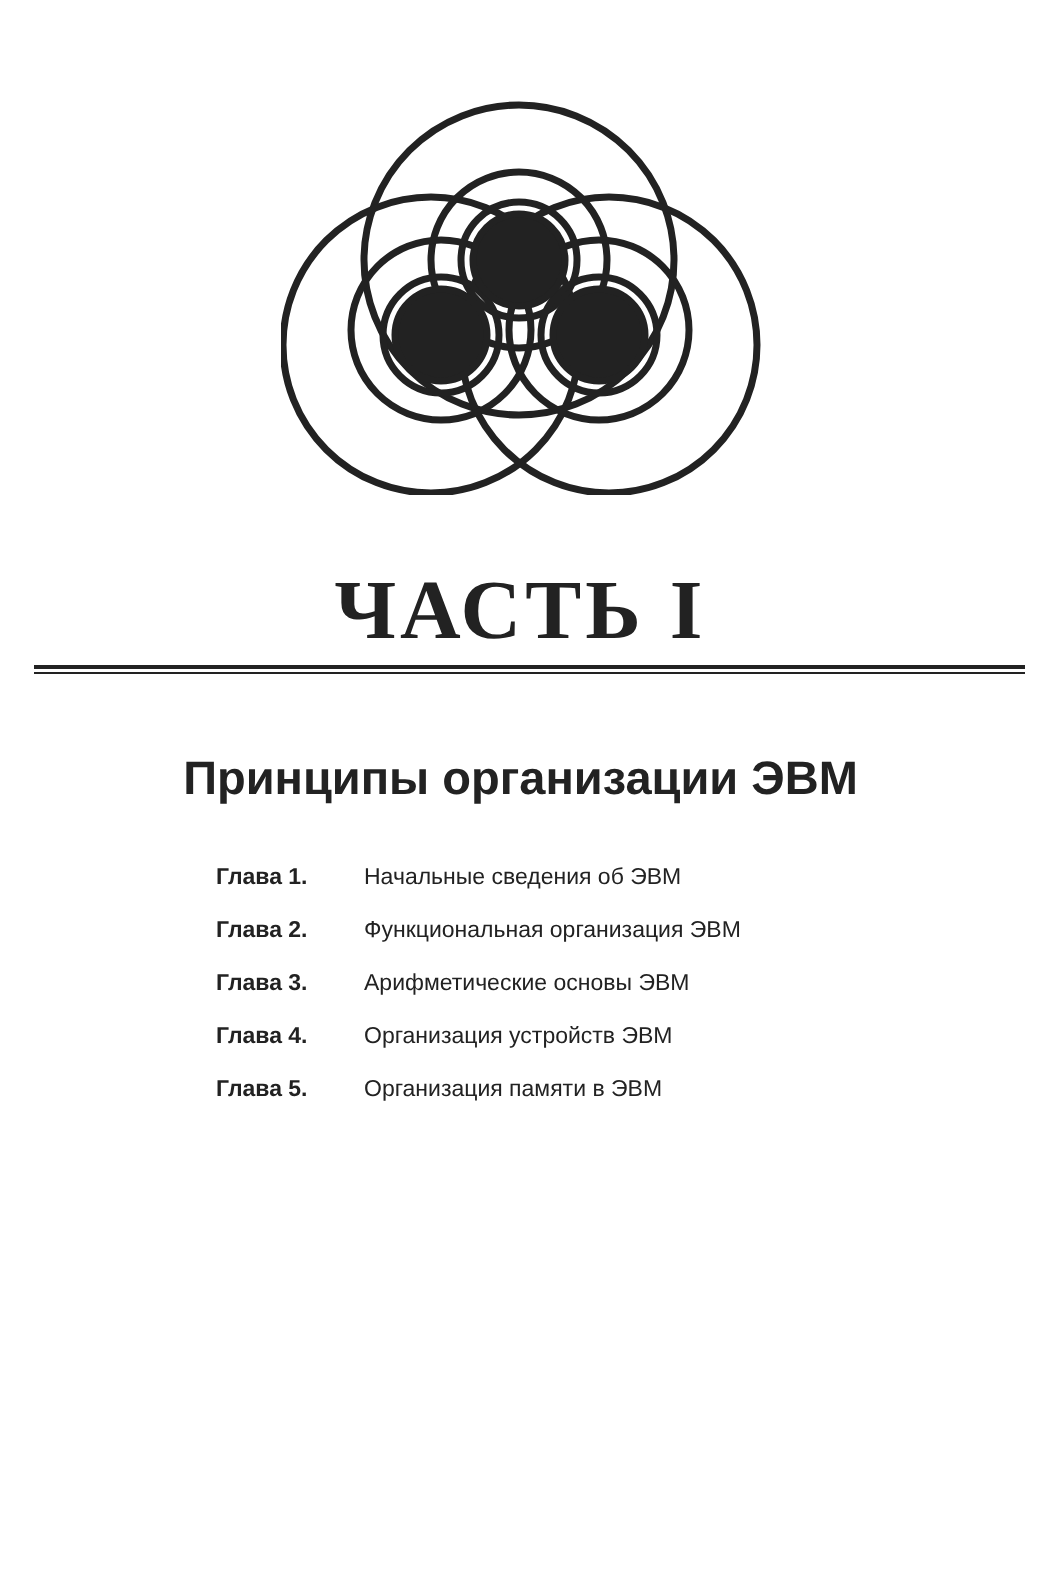ЧАСТЬ I
Принципы организации ЭВМ
Глава 1. Начальные сведения об ЭВМ
Глава 2. Функциональная организация ЭВМ
Глава 3. Арифметические основы ЭВМ
Глава 4. Организация устройств ЭВМ
Глава 5. Организация памяти в ЭВМ